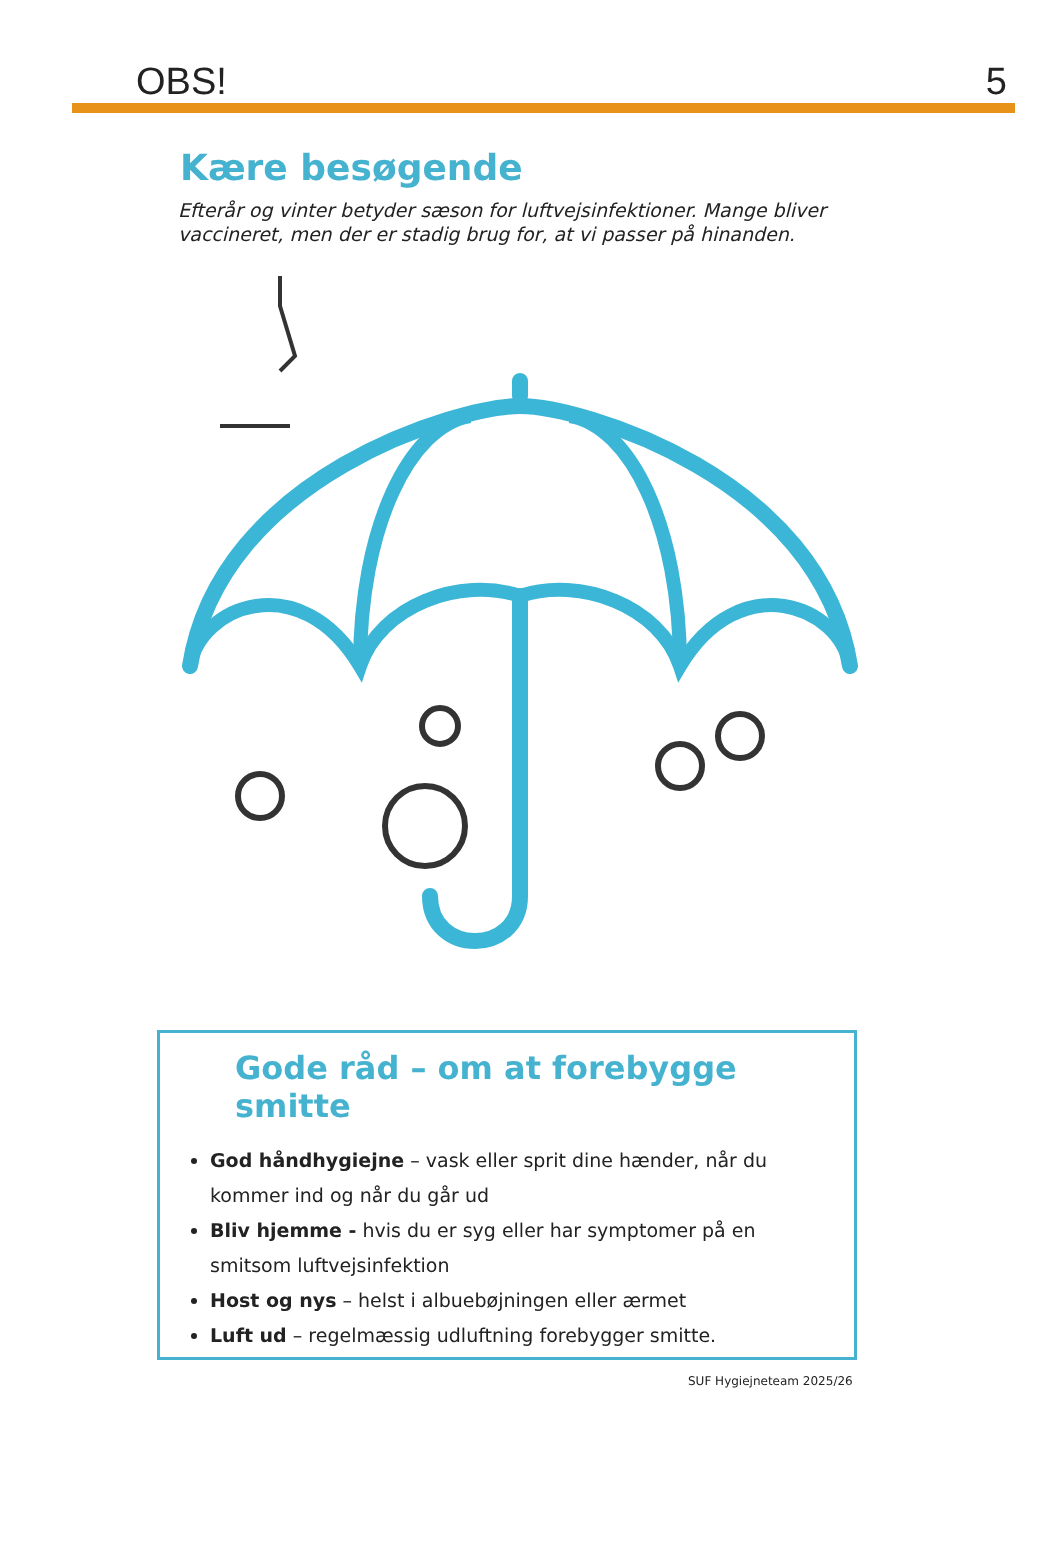OBS! 5
Kære besøgende
Efterår og vinter betyder sæson for luftvejsinfektioner. Mange bliver vaccineret, men der er stadig brug for, at vi passer på hinanden.
Gode råd – om at forebygge smitte
God håndhygiejne – vask eller sprit dine hænder, når du kommer ind og når du går ud
Bliv hjemme - hvis du er syg eller har symptomer på en smitsom luftvejsinfektion
Host og nys – helst i albuebøjningen eller ærmet
Luft ud – regelmæssig udluftning forebygger smitte.
SUF Hygiejneteam 2025/26